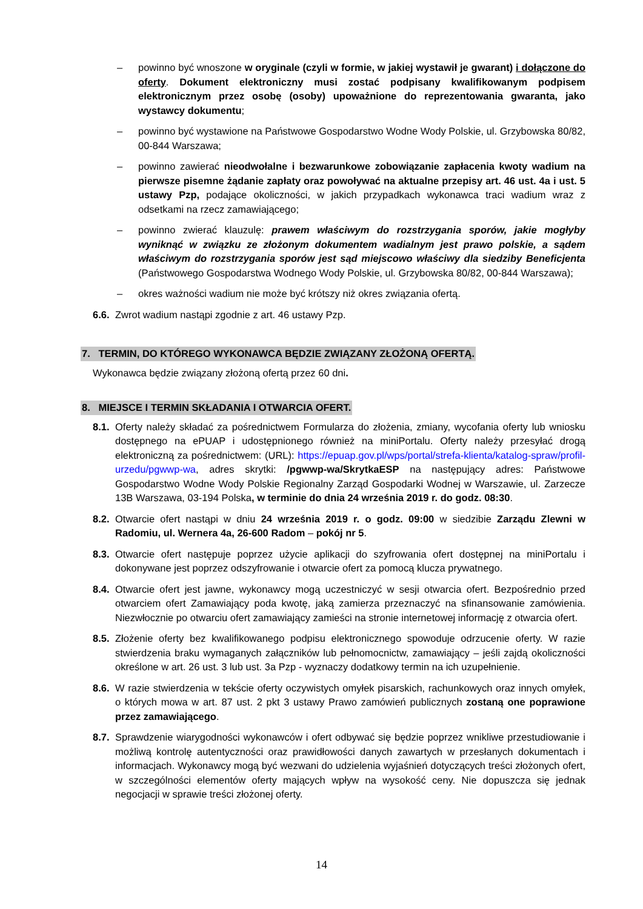– powinno być wnoszone w oryginale (czyli w formie, w jakiej wystawił je gwarant) i dołączone do oferty. Dokument elektroniczny musi zostać podpisany kwalifikowanym podpisem elektronicznym przez osobę (osoby) upoważnione do reprezentowania gwaranta, jako wystawcy dokumentu;
– powinno być wystawione na Państwowe Gospodarstwo Wodne Wody Polskie, ul. Grzybowska 80/82, 00-844 Warszawa;
– powinno zawierać nieodwołalne i bezwarunkowe zobowiązanie zapłacenia kwoty wadium na pierwsze pisemne żądanie zapłaty oraz powoływać na aktualne przepisy art. 46 ust. 4a i ust. 5 ustawy Pzp, podające okoliczności, w jakich przypadkach wykonawca traci wadium wraz z odsetkami na rzecz zamawiającego;
– powinno zwierać klauzulę: prawem właściwym do rozstrzygania sporów, jakie mogłyby wyniknąć w związku ze złożonym dokumentem wadialnym jest prawo polskie, a sądem właściwym do rozstrzygania sporów jest sąd miejscowo właściwy dla siedziby Beneficjenta (Państwowego Gospodarstwa Wodnego Wody Polskie, ul. Grzybowska 80/82, 00-844 Warszawa);
– okres ważności wadium nie może być krótszy niż okres związania ofertą.
6.6. Zwrot wadium nastąpi zgodnie z art. 46 ustawy Pzp.
7. TERMIN, DO KTÓREGO WYKONAWCA BĘDZIE ZWIĄZANY ZŁOŻONĄ OFERTĄ.
Wykonawca będzie związany złożoną ofertą przez 60 dni.
8. MIEJSCE I TERMIN SKŁADANIA I OTWARCIA OFERT.
8.1. Oferty należy składać za pośrednictwem Formularza do złożenia, zmiany, wycofania oferty lub wniosku dostępnego na ePUAP i udostępnionego również na miniPortalu. Oferty należy przesyłać drogą elektroniczną za pośrednictwem: (URL): https://epuap.gov.pl/wps/portal/strefa-klienta/katalog-spraw/profil-urzedu/pgwwp-wa, adres skrytki: /pgwwp-wa/SkrytkaESP na następujący adres: Państwowe Gospodarstwo Wodne Wody Polskie Regionalny Zarząd Gospodarki Wodnej w Warszawie, ul. Zarzecze 13B Warszawa, 03-194 Polska, w terminie do dnia 24 września 2019 r. do godz. 08:30.
8.2. Otwarcie ofert nastąpi w dniu 24 września 2019 r. o godz. 09:00 w siedzibie Zarządu Zlewni w Radomiu, ul. Wernera 4a, 26-600 Radom – pokój nr 5.
8.3. Otwarcie ofert następuje poprzez użycie aplikacji do szyfrowania ofert dostępnej na miniPortalu i dokonywane jest poprzez odszyfrowanie i otwarcie ofert za pomocą klucza prywatnego.
8.4. Otwarcie ofert jest jawne, wykonawcy mogą uczestniczyć w sesji otwarcia ofert. Bezpośrednio przed otwarciem ofert Zamawiający poda kwotę, jaką zamierza przeznaczyć na sfinansowanie zamówienia. Niezwłocznie po otwarciu ofert zamawiający zamieści na stronie internetowej informację z otwarcia ofert.
8.5. Złożenie oferty bez kwalifikowanego podpisu elektronicznego spowoduje odrzucenie oferty. W razie stwierdzenia braku wymaganych załączników lub pełnomocnictw, zamawiający – jeśli zajdą okoliczności określone w art. 26 ust. 3 lub ust. 3a Pzp - wyznaczy dodatkowy termin na ich uzupełnienie.
8.6. W razie stwierdzenia w tekście oferty oczywistych omyłek pisarskich, rachunkowych oraz innych omyłek, o których mowa w art. 87 ust. 2 pkt 3 ustawy Prawo zamówień publicznych zostaną one poprawione przez zamawiającego.
8.7. Sprawdzenie wiarygodności wykonawców i ofert odbywać się będzie poprzez wnikliwe przestudiowanie i możliwą kontrolę autentyczności oraz prawidłowości danych zawartych w przesłanych dokumentach i informacjach. Wykonawcy mogą być wezwani do udzielenia wyjaśnień dotyczących treści złożonych ofert, w szczególności elementów oferty mających wpływ na wysokość ceny. Nie dopuszcza się jednak negocjacji w sprawie treści złożonej oferty.
14